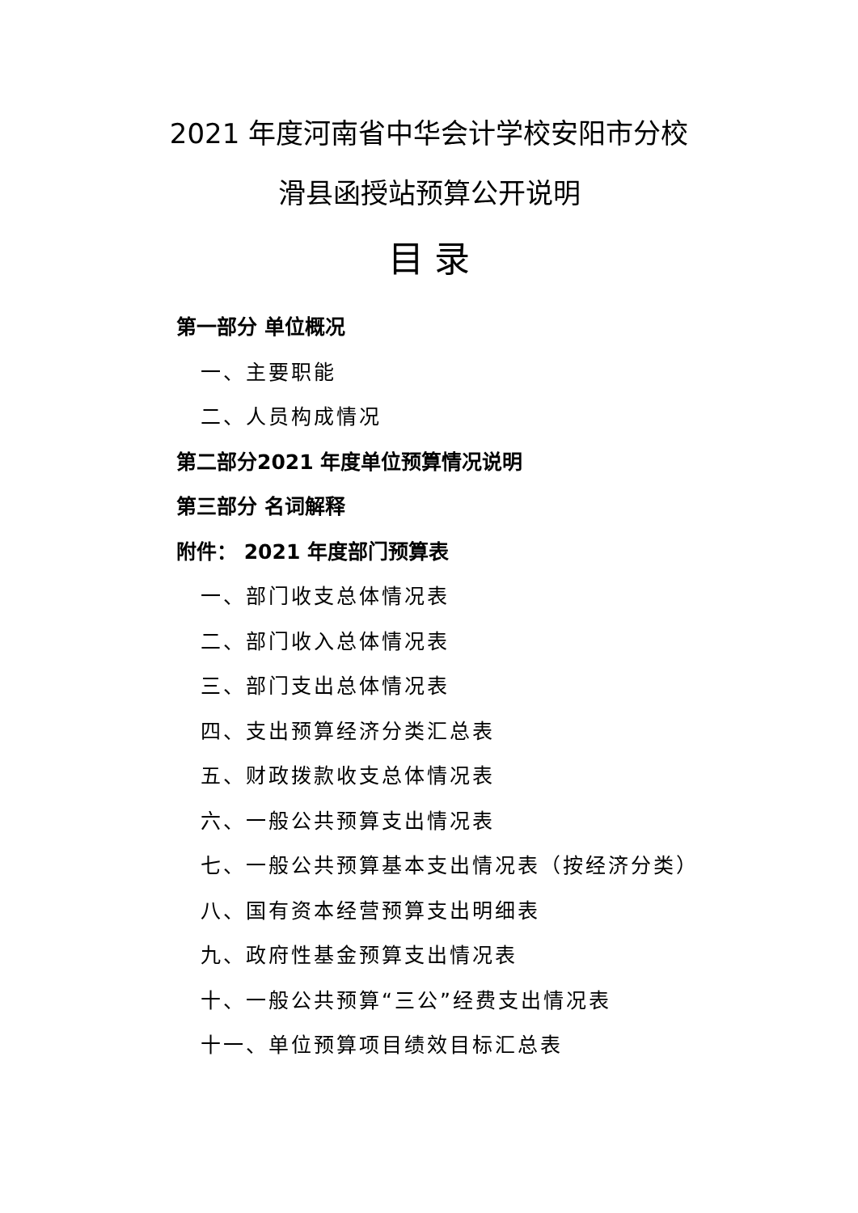2021 年度河南省中华会计学校安阳市分校
滑县函授站预算公开说明
目 录
第一部分 单位概况
一、主要职能
二、人员构成情况
第二部分2021 年度单位预算情况说明
第三部分 名词解释
附件： 2021 年度部门预算表
一、部门收支总体情况表
二、部门收入总体情况表
三、部门支出总体情况表
四、支出预算经济分类汇总表
五、财政拨款收支总体情况表
六、一般公共预算支出情况表
七、一般公共预算基本支出情况表（按经济分类）
八、国有资本经营预算支出明细表
九、政府性基金预算支出情况表
十、一般公共预算“三公”经费支出情况表
十一、单位预算项目绩效目标汇总表